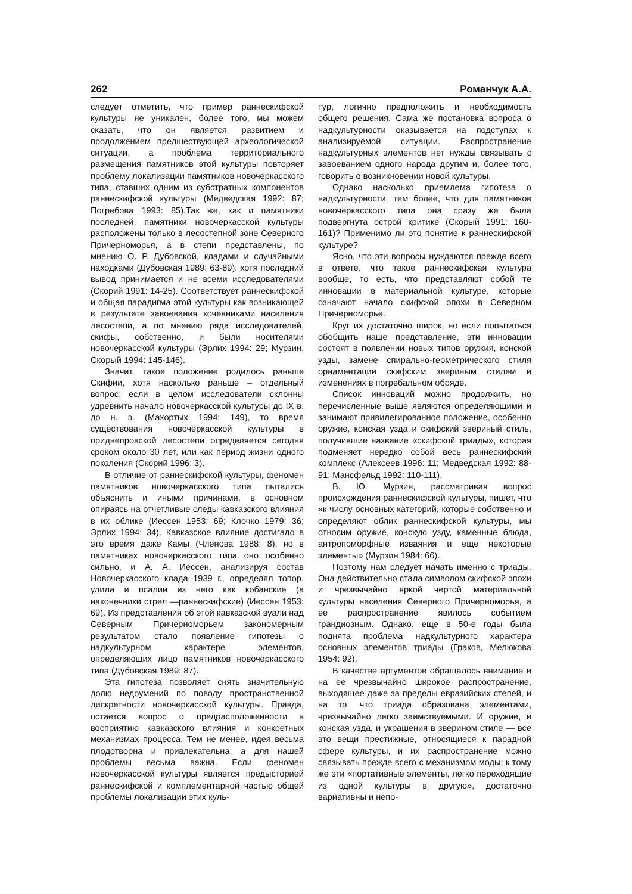262 Романчук А.А.
следует отметить, что пример раннескифской культуры не уникален, более того, мы можем сказать, что он является развитием и продолжением предшествующей археологической ситуации, а проблема территориального размещения памятников этой культуры повторяет проблему локализации памятников новочеркасского типа, ставших одним из субстратных компонентов раннескифской культуры (Медведская 1992: 87; Погребова 1993: 85).Так же, как и памятники последней, памятники новочеркасской культуры расположены только в лесостепной зоне Северного Причерноморья, а в степи представлены, по мнению О. Р. Дубовской, кладами и случайными находками (Дубовская 1989: 63-89), хотя последний вывод принимается и не всеми исследователями (Скорий 1991: 14-25). Соответствует раннескифской и общая парадигма этой культуры как возникающей в результате завоевания кочевниками населения лесостепи, а по мнению ряда исследователей, скифы, собственно, и были носителями новочеркасской культуры (Эрлих 1994: 29; Мурзин, Скорый 1994: 145-146).
Значит, такое положение родилось раньше Скифии, хотя насколько раньше – отдельный вопрос; если в целом исследователи склонны удревнить начало новочеркасской культуры до IX в. до н. э. (Махортых 1994: 149), то время существования новочеркасской культуры в приднепровской лесостепи определяется сегодня сроком около 30 лет, или как период жизни одного поколения (Скорий 1996: 3).
В отличие от раннескифской культуры, феномен памятников новочеркасского типа пытались объяснить и иными причинами, в основном опираясь на отчетливые следы кавказского влияния в их облике (Иессен 1953: 69; Клочко 1979: 36; Эрлих 1994: 34). Кавказское влияние достигало в это время даже Камы (Членова 1988: 8), но в памятниках новочеркасского типа оно особенно сильно, и А. А. Иессен, анализируя состав Новочеркасского клада 1939 г., определял топор, удила и псалии из него как кобанские (а наконечники стрел —раннескифские) (Иессен 1953: 69). Из представления об этой кавказской вуали над Северным Причерноморьем закономерным результатом стало появление гипотезы о надкультурном характере элементов, определяющих лицо памятников новочеркасского типа (Дубовская 1989: 87).
Эта гипотеза позволяет снять значительную долю недоумений по поводу пространственной дискретности новочеркасской культуры. Правда, остается вопрос о предрасположенности к восприятию кавказского влияния и конкретных механизмах процесса. Тем не менее, идея весьма плодотворна и привлекательна, а для нашей проблемы весьма важна. Если феномен новочеркасской культуры является предысторией раннескифской и комплементарной частью общей проблемы локализации этих куль-
тур, логично предположить и необходимость общего решения. Сама же постановка вопроса о надкультурности оказывается на подступах к анализируемой ситуации. Распространение надкультурных элементов нет нужды связывать с завоеванием одного народа другим и, более того, говорить о возникновении новой культуры.
Однако насколько приемлема гипотеза о надкультурности, тем более, что для памятников новочеркасского типа она сразу же была подвергнута острой критике (Скорый 1991: 160-161)? Применимо ли это понятие к раннескифской культуре?
Ясно, что эти вопросы нуждаются прежде всего в ответе, что такое раннескифская культура вообще, то есть, что представляют собой те инновации в материальной культуре, которые означают начало скифской эпохи в Северном Причерноморье.
Круг их достаточно широк, но если попытаться обобщить наше представление, эти инновации состоят в появлении новых типов оружия, конской узды, замене спирально-геометрического стиля орнаментации скифским звериным стилем и изменениях в погребальном обряде.
Список инноваций можно продолжить, но перечисленные выше являются определяющими и занимают привилегированное положение, особенно оружие, конская узда и скифский звериный стиль, получившие название «скифской триады», которая подменяет нередко собой весь раннескифский комплекс (Алексеев 1996: 11; Медведская 1992: 88-91; Мансфельд 1992: 110-111).
В. Ю. Мурзин, рассматривая вопрос происхождения раннескифской культуры, пишет, что «к числу основных категорий, которые собственно и определяют облик раннескифской культуры, мы относим оружие, конскую узду, каменные блюда, антропоморфные изваяния и еще некоторые элементы» (Мурзин 1984: 66).
Поэтому нам следует начать именно с триады. Она действительно стала символом скифской эпохи и чрезвычайно яркой чертой материальной культуры населения Северного Причерноморья, а ее распространение явилось событием грандиозным. Однако, еще в 50-е годы была поднята проблема надкультурного характера основных элементов триады (Граков, Мелюкова 1954: 92).
В качестве аргументов обращалось внимание и на ее чрезвычайно широкое распространение, выходящее даже за пределы евразийских степей, и на то, что триада образована элементами, чрезвычайно легко заимствуемыми. И оружие, и конская узда, и украшения в зверином стиле — все это вещи престижные, относящиеся к парадной сфере культуры, и их распространение можно связывать прежде всего с механизмом моды; к тому же эти «портативные элементы, легко переходящие из одной культуры в другую», достаточно вариативны и непо-